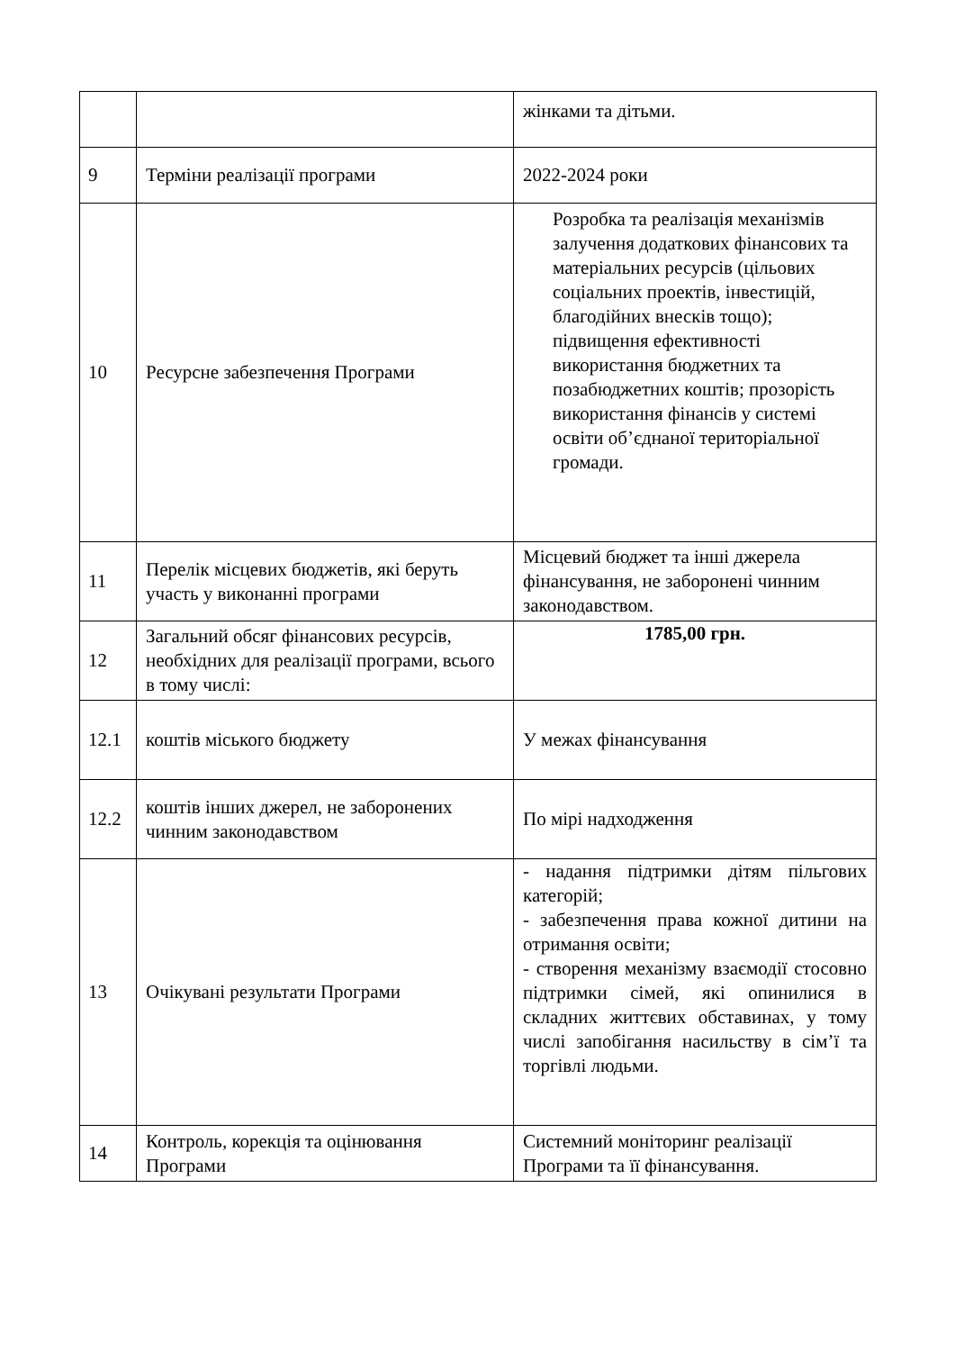| | | жінками та дітьми. |
| 9 | Терміни реалізації програми | 2022-2024 роки |
| 10 | Ресурсне забезпечення Програми | Розробка та реалізація механізмів залучення додаткових фінансових та матеріальних ресурсів (цільових соціальних проектів, інвестицій, благодійних внесків тощо); підвищення ефективності використання бюджетних та позабюджетних коштів; прозорість використання фінансів у системі освіти об’єднаної територіальної громади. |
| 11 | Перелік місцевих бюджетів, які беруть участь у виконанні програми | Місцевий бюджет та інші джерела фінансування, не заборонені чинним законодавством. |
| 12 | Загальний обсяг фінансових ресурсів, необхідних для реалізації програми, всього в тому числі: | 1785,00 грн. |
| 12.1 | коштів міського бюджету | У межах фінансування |
| 12.2 | коштів інших джерел, не заборонених чинним законодавством | По мірі надходження |
| 13 | Очікувані результати Програми | - надання підтримки дітям пільгових категорій; - забезпечення права кожної дитини на отримання освіти; - створення механізму взаємодії стосовно підтримки сімей, які опинилися в складних життєвих обставинах, у тому числі запобігання насильству в сім’ї та торгівлі людьми. |
| 14 | Контроль, корекція та оцінювання Програми | Системний моніторинг реалізації Програми та її фінансування. |